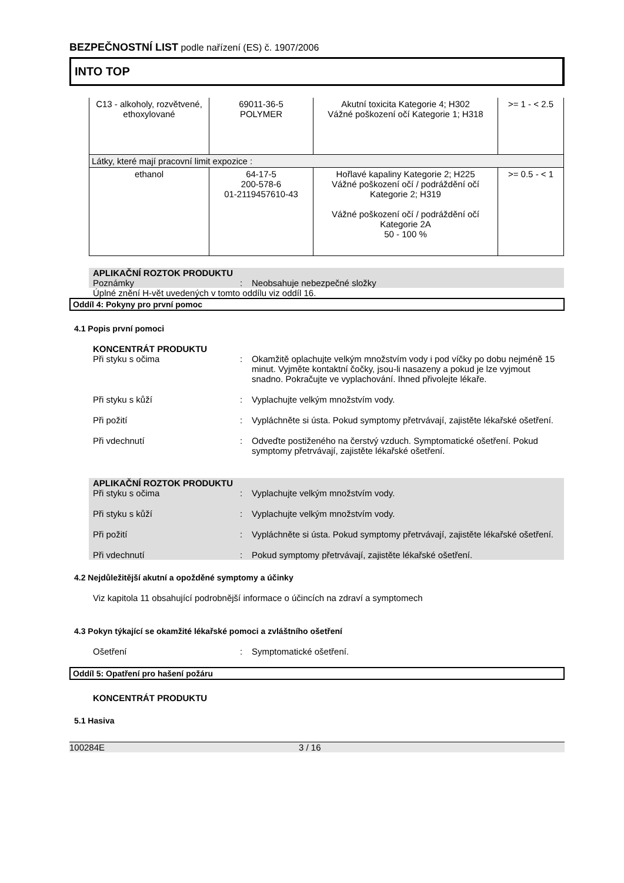BEZPEČNOSTNÍ LIST podle nařízení (ES) č. 1907/2006
INTO TOP
| C13 - alkoholy, rozvětvené, ethoxylované | 69011-36-5 POLYMER | Akutní toxicita Kategorie 4; H302 Vážné poškození očí Kategorie 1; H318 | >= 1 - < 2.5 |
| Látky, které mají pracovní limit expozice : | | | |
| ethanol | 64-17-5 200-578-6 01-2119457610-43 | Hořlavé kapaliny Kategorie 2; H225 Vážné poškození očí / podráždění očí Kategorie 2; H319 Vážné poškození očí / podráždění očí Kategorie 2A 50 - 100 % | >= 0.5 - < 1 |
APLIKAČNÍ ROZTOK PRODUKTU
Poznámky : Neobsahuje nebezpečné složky
Úplné znění H-vět uvedených v tomto oddílu viz oddíl 16.
Oddíl 4: Pokyny pro první pomoc
4.1 Popis první pomoci
KONCENTRÁT PRODUKTU
Při styku s očima : Okamžitě oplachujte velkým množstvím vody i pod víčky po dobu nejméně 15 minut. Vyjměte kontaktní čočky, jsou-li nasazeny a pokud je lze vyjmout snadno. Pokračujte ve vyplachování. Ihned přivolejte lékaře.
Při styku s kůží : Vyplachujte velkým množstvím vody.
Při požití : Vypláchněte si ústa. Pokud symptomy přetrvávají, zajistěte lékařské ošetření.
Při vdechnutí : Odveďte postiženého na čerstvý vzduch. Symptomatické ošetření. Pokud symptomy přetrvávají, zajistěte lékařské ošetření.
APLIKAČNÍ ROZTOK PRODUKTU
Při styku s očima : Vyplachujte velkým množstvím vody.
Při styku s kůží : Vyplachujte velkým množstvím vody.
Při požití : Vypláchněte si ústa. Pokud symptomy přetrvávají, zajistěte lékařské ošetření.
Při vdechnutí : Pokud symptomy přetrvávají, zajistěte lékařské ošetření.
4.2 Nejdůležitější akutní a opožděné symptomy a účinky
Viz kapitola 11 obsahující podrobnější informace o účincích na zdraví a symptomech
4.3 Pokyn týkající se okamžité lékařské pomoci a zvláštního ošetření
Ošetření : Symptomatické ošetření.
Oddíl 5: Opatření pro hašení požáru
KONCENTRÁT PRODUKTU
5.1 Hasiva
100284E 3 / 16